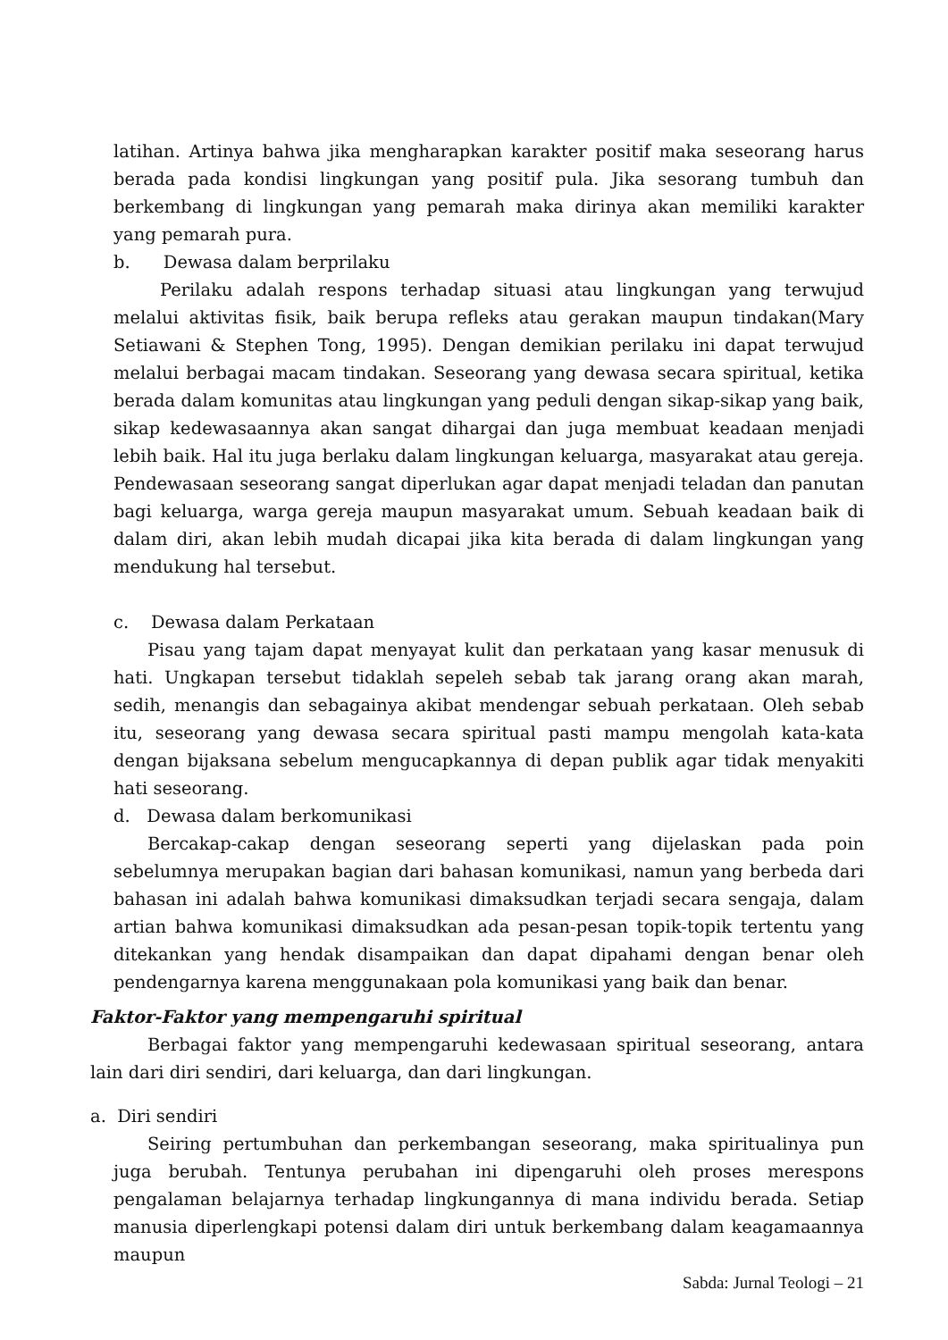latihan. Artinya bahwa jika mengharapkan karakter positif maka seseorang harus berada pada kondisi lingkungan yang positif pula. Jika sesorang tumbuh dan berkembang di lingkungan yang pemarah maka dirinya akan memiliki karakter yang pemarah pura.
b. Dewasa dalam berprilaku
Perilaku adalah respons terhadap situasi atau lingkungan yang terwujud melalui aktivitas fisik, baik berupa refleks atau gerakan maupun tindakan(Mary Setiawani & Stephen Tong, 1995). Dengan demikian perilaku ini dapat terwujud melalui berbagai macam tindakan. Seseorang yang dewasa secara spiritual, ketika berada dalam komunitas atau lingkungan yang peduli dengan sikap-sikap yang baik, sikap kedewasaannya akan sangat dihargai dan juga membuat keadaan menjadi lebih baik. Hal itu juga berlaku dalam lingkungan keluarga, masyarakat atau gereja. Pendewasaan seseorang sangat diperlukan agar dapat menjadi teladan dan panutan bagi keluarga, warga gereja maupun masyarakat umum. Sebuah keadaan baik di dalam diri, akan lebih mudah dicapai jika kita berada di dalam lingkungan yang mendukung hal tersebut.
c. Dewasa dalam Perkataan
Pisau yang tajam dapat menyayat kulit dan perkataan yang kasar menusuk di hati. Ungkapan tersebut tidaklah sepeleh sebab tak jarang orang akan marah, sedih, menangis dan sebagainya akibat mendengar sebuah perkataan. Oleh sebab itu, seseorang yang dewasa secara spiritual pasti mampu mengolah kata-kata dengan bijaksana sebelum mengucapkannya di depan publik agar tidak menyakiti hati seseorang.
d. Dewasa dalam berkomunikasi
Bercakap-cakap dengan seseorang seperti yang dijelaskan pada poin sebelumnya merupakan bagian dari bahasan komunikasi, namun yang berbeda dari bahasan ini adalah bahwa komunikasi dimaksudkan terjadi secara sengaja, dalam artian bahwa komunikasi dimaksudkan ada pesan-pesan topik-topik tertentu yang ditekankan yang hendak disampaikan dan dapat dipahami dengan benar oleh pendengarnya karena menggunakaan pola komunikasi yang baik dan benar.
Faktor-Faktor yang mempengaruhi spiritual
Berbagai faktor yang mempengaruhi kedewasaan spiritual seseorang, antara lain dari diri sendiri, dari keluarga, dan dari lingkungan.
a. Diri sendiri
Seiring pertumbuhan dan perkembangan seseorang, maka spiritualinya pun juga berubah. Tentunya perubahan ini dipengaruhi oleh proses merespons pengalaman belajarnya terhadap lingkungannya di mana individu berada. Setiap manusia diperlengkapi potensi dalam diri untuk berkembang dalam keagamaannya maupun
Sabda: Jurnal Teologi – 21